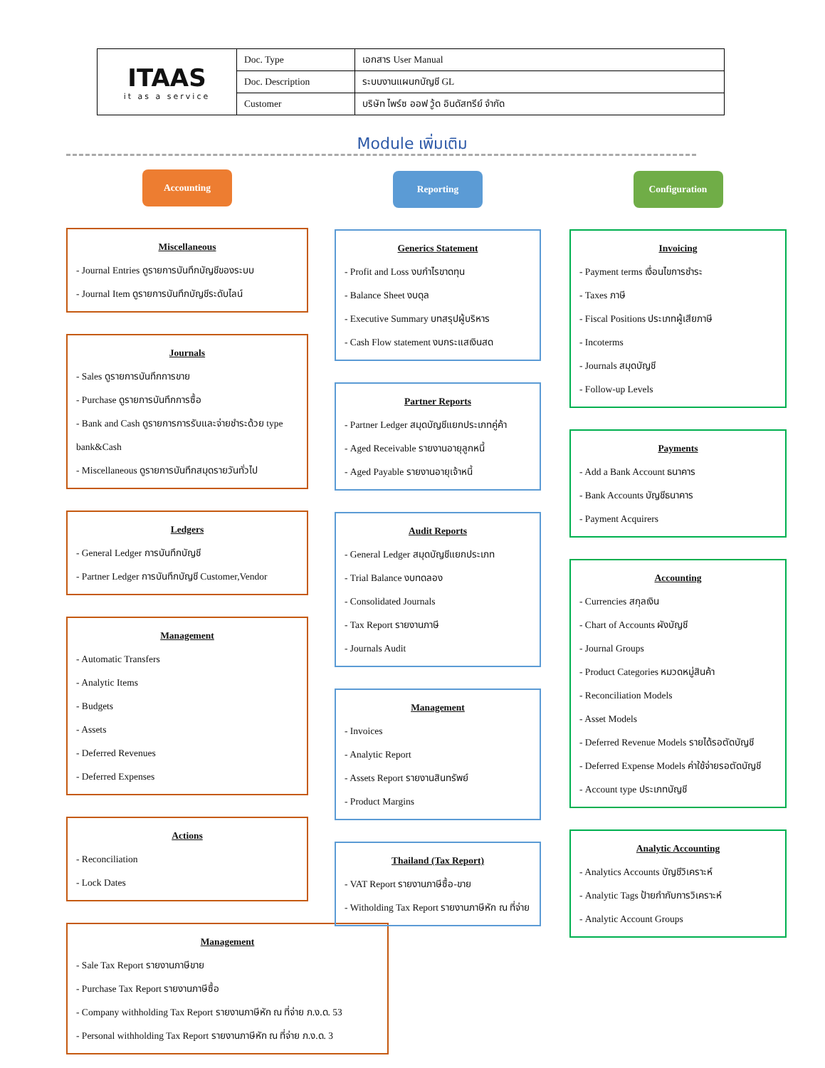| ITAAS it as a service | Doc. Type | เอกสาร User Manual |
| | Doc. Description | ระบบงานแผนกบัญชี GL |
| | Customer | บริษัท ไพร์ซ ออฟ วู้ด อินดัสทรีย์ จำกัด |
Module เพิ่มเติม
Accounting
Miscellaneous
- Journal Entries ดูรายการบันทึกบัญชีของระบบ
- Journal Item ดูรายการบันทึกบัญชีระดับไลน์
Journals
- Sales ดูรายการบันทึกการขาย
- Purchase ดูรายการบันทึกการซื้อ
- Bank and Cash ดูรายการการรับและจ่ายชำระด้วย type bank&Cash
- Miscellaneous ดูรายการบันทึกสมุดรายวันทั่วไป
Ledgers
- General Ledger การบันทึกบัญชี
- Partner Ledger การบันทึกบัญชี Customer,Vendor
Management
- Automatic Transfers
- Analytic Items
- Budgets
- Assets
- Deferred Revenues
- Deferred Expenses
Actions
- Reconciliation
- Lock Dates
Management
- Sale Tax Report รายงานภาษีขาย
- Purchase Tax Report รายงานภาษีซื้อ
- Company withholding Tax Report รายงานภาษีหัก ณ ที่จ่าย ภ.ง.ด. 53
- Personal withholding Tax Report รายงานภาษีหัก ณ ที่จ่าย ภ.ง.ด. 3
Reporting
Generics Statement
- Profit and Loss งบกำไรขาดทุน
- Balance Sheet งบดุล
- Executive Summary บทสรุปผู้บริหาร
- Cash Flow statement งบกระแสเงินสด
Partner Reports
- Partner Ledger สมุดบัญชีแยกประเภทคู่ค้า
- Aged Receivable รายงานอายุลูกหนี้
- Aged Payable รายงานอายุเจ้าหนี้
Audit Reports
- General Ledger สมุดบัญชีแยกประเภท
- Trial Balance งบทดลอง
- Consolidated Journals
- Tax Report รายงานภาษี
- Journals Audit
Management
- Invoices
- Analytic Report
- Assets Report รายงานสินทรัพย์
- Product Margins
Thailand (Tax Report)
- VAT Report รายงานภาษีซื้อ-ขาย
- Witholding Tax Report รายงานภาษีหัก ณ ที่จ่าย
Configuration
Invoicing
- Payment terms เงื่อนไขการชำระ
- Taxes ภาษี
- Fiscal Positions ประเภทผู้เสียภาษี
- Incoterms
- Journals สมุดบัญชี
- Follow-up Levels
Payments
- Add a Bank Account ธนาคาร
- Bank Accounts บัญชีธนาคาร
- Payment Acquirers
Accounting
- Currencies สกุลเงิน
- Chart of Accounts ผังบัญชี
- Journal Groups
- Product Categories หมวดหมู่สินค้า
- Reconciliation Models
- Asset Models
- Deferred Revenue Models รายได้รอตัดบัญชี
- Deferred Expense Models ค่าใช้จ่ายรอตัดบัญชี
- Account type ประเภทบัญชี
Analytic Accounting
- Analytics Accounts บัญชีวิเคราะห์
- Analytic Tags ป้ายกำกับการวิเคราะห์
- Analytic Account Groups